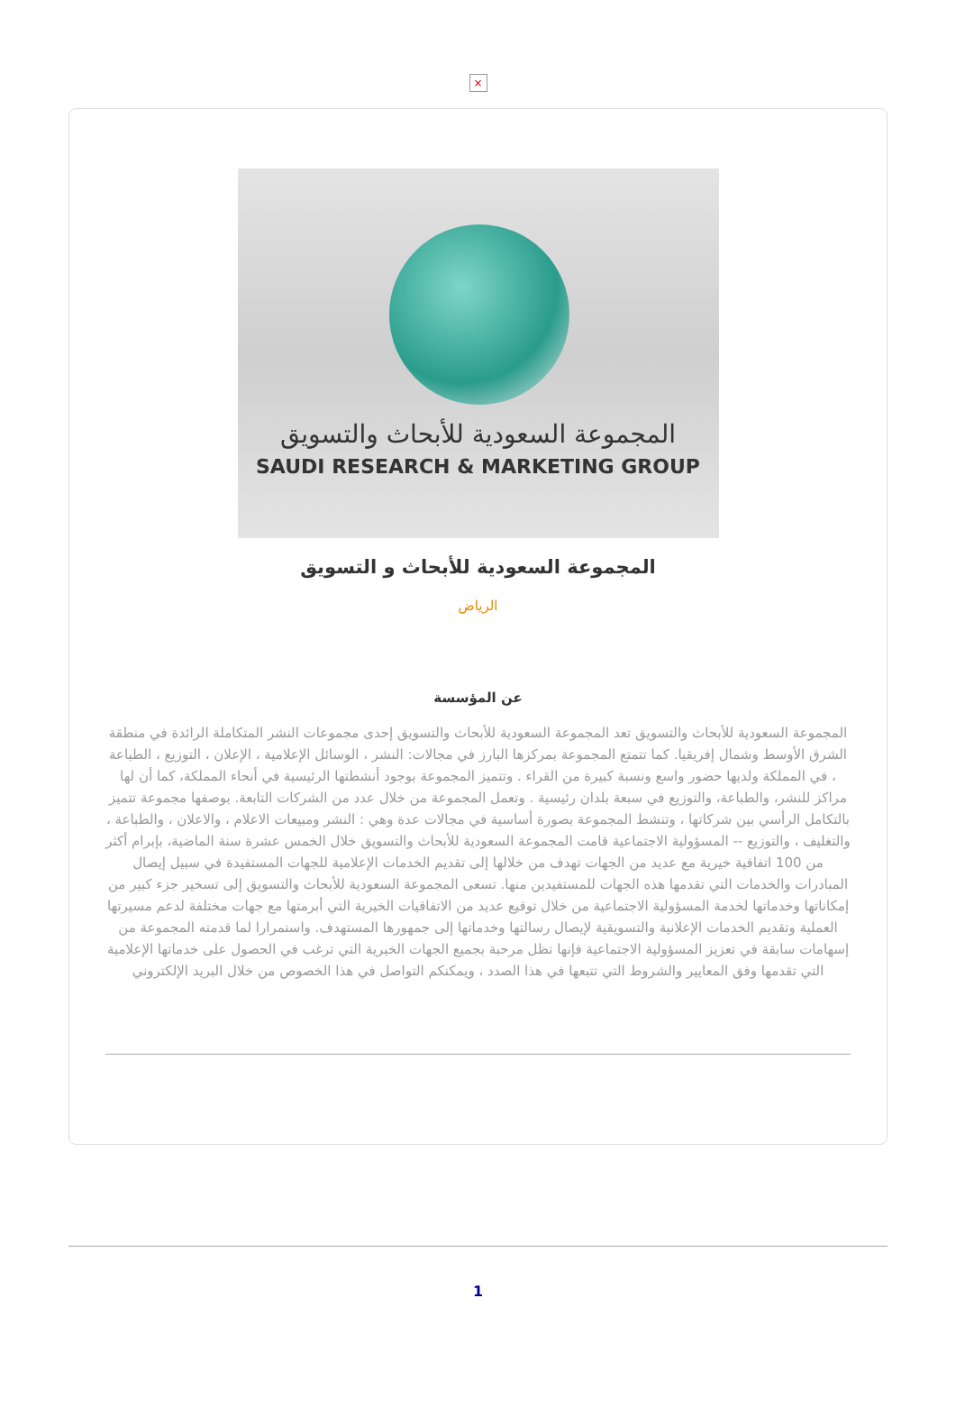×
المجموعة السعودية للأبحاث والتسويق
SAUDI RESEARCH & MARKETING GROUP
المجموعة السعودية للأبحاث و التسويق
الرياض
عن المؤسسة
المجموعة السعودية للأبحاث والتسويق تعد المجموعة السعودية للأبحاث والتسويق إحدى مجموعات النشر المتكاملة الرائدة في منطقة الشرق الأوسط وشمال إفريقيا. كما تتمتع المجموعة بمركزها البارز في مجالات: النشر ، الوسائل الإعلامية ، الإعلان ، التوزيع ، الطباعة ، في المملكة ولديها حضور واسع ونسبة كبيرة من القراء . وتتميز المجموعة بوجود أنشطتها الرئيسية في أنحاء المملكة، كما أن لها مراكز للنشر، والطباعة، والتوزيع في سبعة بلدان رئيسية . وتعمل المجموعة من خلال عدد من الشركات التابعة. بوصفها مجموعة تتميز بالتكامل الرأسي بين شركاتها ، وتنشط المجموعة بصورة أساسية في مجالات عدة وهي : النشر ومبيعات الاعلام ، والاعلان ، والطباعة ، والتغليف ، والتوزيع -- المسؤولية الاجتماعية قامت المجموعة السعودية للأبحاث والتسويق خلال الخمس عشرة سنة الماضية، بإبرام أكثر من 100 اتفاقية خيرية مع عديد من الجهات تهدف من خلالها إلى تقديم الخدمات الإعلامية للجهات المستفيدة في سبيل إيصال المبادرات والخدمات التي تقدمها هذه الجهات للمستفيدين منها. تسعى المجموعة السعودية للأبحاث والتسويق إلى تسخير جزء كبير من إمكاناتها وخدماتها لخدمة المسؤولية الاجتماعية من خلال توقيع عديد من الاتفاقيات الخيرية التي أبرمتها مع جهات مختلفة لدعم مسيرتها العملية وتقديم الخدمات الإعلانية والتسويقية لإيصال رسالتها وخدماتها إلى جمهورها المستهدف. واستمرارا لما قدمته المجموعة من إسهامات سابقة في تعزيز المسؤولية الاجتماعية فإنها تظل مرحبة بجميع الجهات الخيرية التي ترغب في الحصول على خدماتها الإعلامية التي تقدمها وفق المعايير والشروط التي تتبعها في هذا الصدد ، ويمكنكم التواصل في هذا الخصوص من خلال البريد الإلكتروني
1